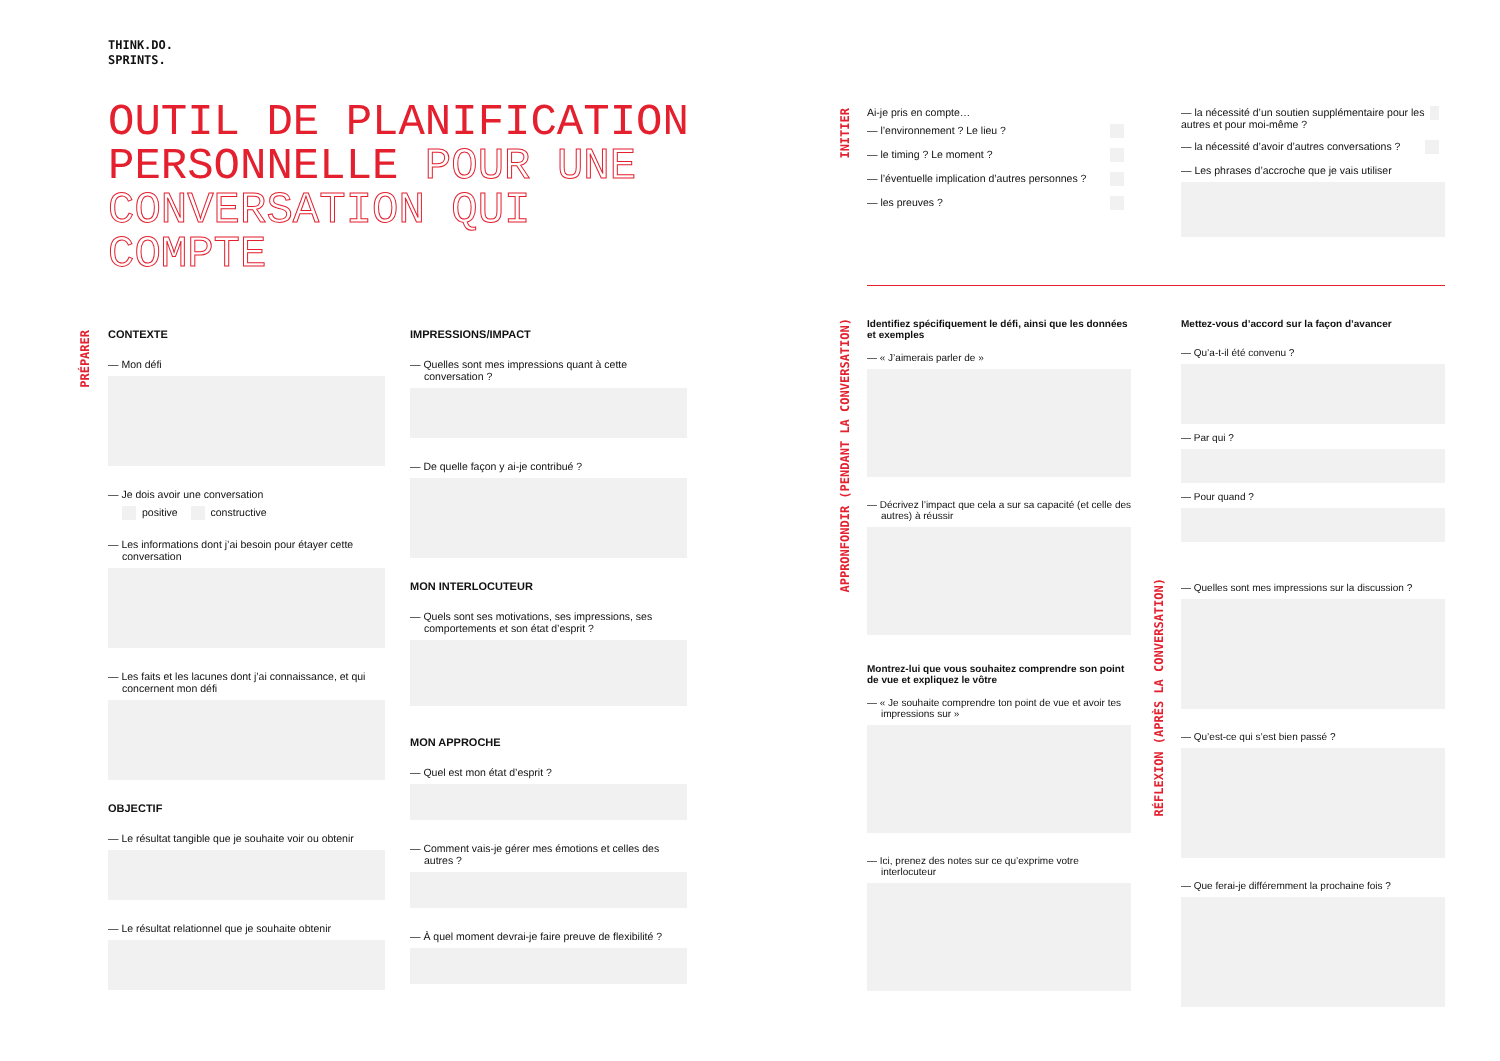THINK.DO.
SPRINTS.
OUTIL DE PLANIFICATION PERSONNELLE POUR UNE CONVERSATION QUI COMPTE
PRÉPARER
CONTEXTE
— Mon défi
— Je dois avoir une conversation
positive constructive
— Les informations dont j’ai besoin pour étayer cette conversation
— Les faits et les lacunes dont j’ai connaissance, et qui concernent mon défi
OBJECTIF
— Le résultat tangible que je souhaite voir ou obtenir
— Le résultat relationnel que je souhaite obtenir
IMPRESSIONS/IMPACT
— Quelles sont mes impressions quant à cette conversation ?
— De quelle façon y ai-je contribué ?
MON INTERLOCUTEUR
— Quels sont ses motivations, ses impressions, ses comportements et son état d’esprit ?
MON APPROCHE
— Quel est mon état d’esprit ?
— Comment vais-je gérer mes émotions et celles des autres ?
— À quel moment devrai-je faire preuve de flexibilité ?
INITIER
Ai-je pris en compte…
— l’environnement ? Le lieu ?
— le timing ? Le moment ?
— l’éventuelle implication d’autres personnes ?
— les preuves ?
— la nécessité d’un soutien supplémentaire pour les autres et pour moi-même ?
— la nécessité d’avoir d’autres conversations ?
— Les phrases d’accroche que je vais utiliser
APPRONFONDIR (PENDANT LA CONVERSATION)
Identifiez spécifiquement le défi, ainsi que les données et exemples
— « J’aimerais parler de »
— Décrivez l’impact que cela a sur sa capacité (et celle des autres) à réussir
Montrez-lui que vous souhaitez comprendre son point de vue et expliquez le vôtre
— « Je souhaite comprendre ton point de vue et avoir tes impressions sur »
— Ici, prenez des notes sur ce qu’exprime votre interlocuteur
Mettez-vous d’accord sur la façon d’avancer
— Qu’a-t-il été convenu ?
— Par qui ?
— Pour quand ?
— Quelles sont mes impressions sur la discussion ?
— Qu’est-ce qui s’est bien passé ?
— Que ferai-je différemment la prochaine fois ?
RÉFLEXION (APRÈS LA CONVERSATION)